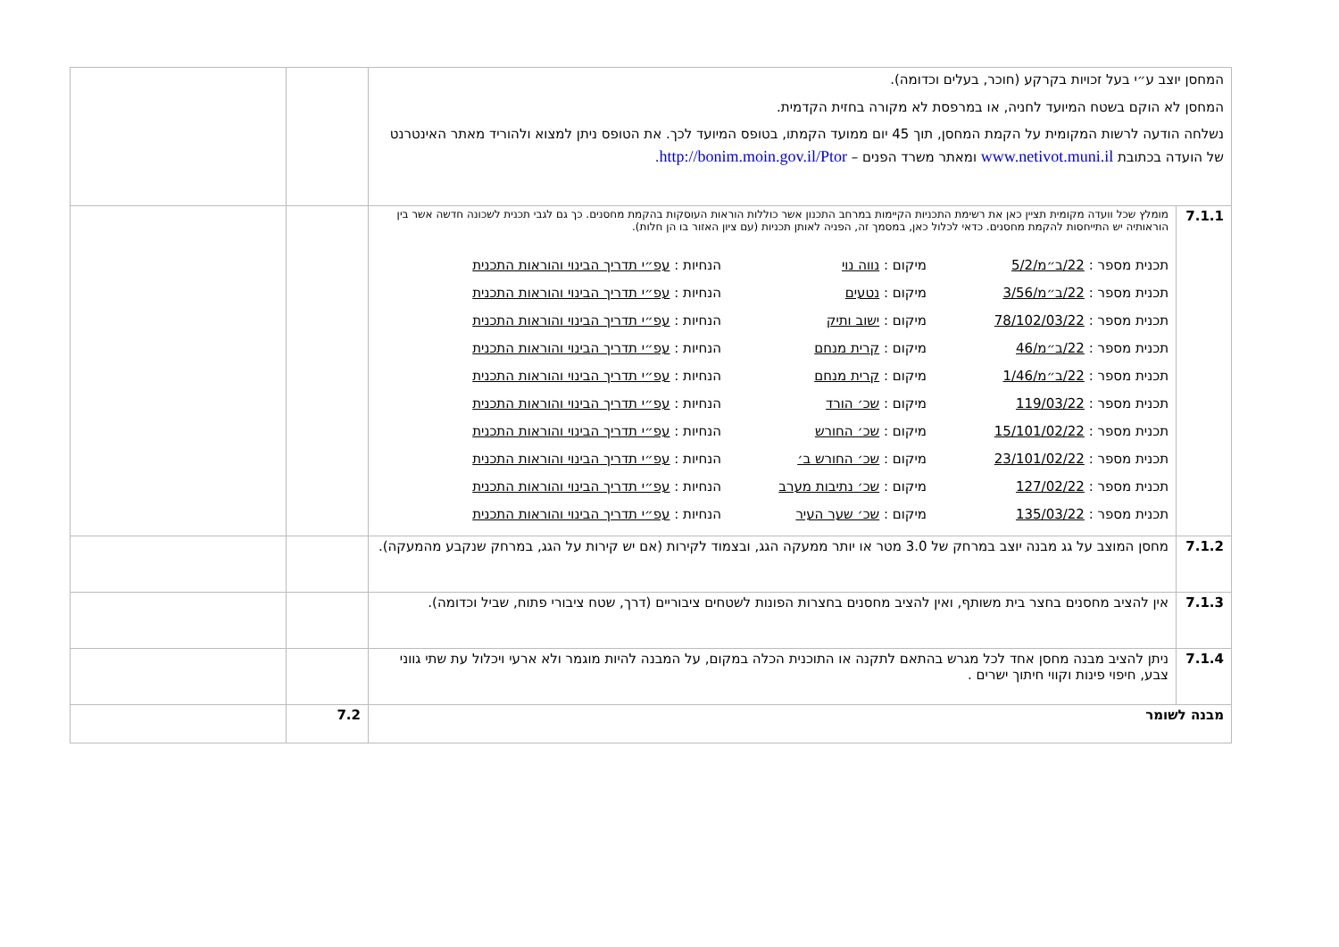| המחסן יוצב ע״י בעל זכויות בקרקע (חוכר, בעלים וכדומה). המחסן לא הוקם בשטח המיועד לחניה, או במרפסת לא מקורה בחזית הקדמית. נשלחה הודעה לרשות המקומית על הקמת המחסן, תוך 45 יום ממועד הקמתו, בטופס המיועד לכך. את הטופס ניתן למצוא ולהוריד מאתר האינטרנט של הועדה בכתובת www.netivot.muni.il ומאתר משרד הפנים – http://bonim.moin.gov.il/Ptor . | | | |
| 7.1.1 | מומלץ שכל וועדה מקומית תציין כאן את רשימת התכניות הקיימות במרחב התכנון אשר כוללות הוראות העוסקות בהקמת מחסנים. כך גם לגבי תכנית לשכונה חדשה אשר בין הוראותיה יש התייחסות להקמת מחסנים. כדאי לכלול כאן, במסמך זה, הפניה לאותן תכניות (עם ציון האזור בו הן חלות). / תכנית מספר : 22/ב״מ/5/2 / מיקום : נווה נוי / הנחיות : עפ״י תדריך הבינוי והוראות התכנית / / תכנית מספר : 22/ב״מ/3/56 / מיקום : נטעים / הנחיות : עפ״י תדריך הבינוי והוראות התכנית / / תכנית מספר : 78/102/03/22 / מיקום : ישוב ותיק / הנחיות : עפ״י תדריך הבינוי והוראות התכנית / / תכנית מספר : 22/ב״מ/46 / מיקום : קרית מנחם / הנחיות : עפ״י תדריך הבינוי והוראות התכנית / / תכנית מספר : 22/ב״מ/1/46 / מיקום : קרית מנחם / הנחיות : עפ״י תדריך הבינוי והוראות התכנית / / תכנית מספר : 119/03/22 / מיקום : שכ׳ הורד / הנחיות : עפ״י תדריך הבינוי והוראות התכנית / / תכנית מספר : 15/101/02/22 / מיקום : שכ׳ החורש / הנחיות : עפ״י תדריך הבינוי והוראות התכנית / / תכנית מספר : 23/101/02/22 / מיקום : שכ׳ החורש ב׳ / הנחיות : עפ״י תדריך הבינוי והוראות התכנית / / תכנית מספר : 127/02/22 / מיקום : שכ׳ נתיבות מערב / הנחיות : עפ״י תדריך הבינוי והוראות התכנית / / תכנית מספר : 135/03/22 / מיקום : שכ׳ שער העיר / הנחיות : עפ״י תדריך הבינוי והוראות התכנית / | | |
| 7.1.2 | מחסן המוצב על גג מבנה יוצב במרחק של 3.0 מטר או יותר ממעקה הגג, ובצמוד לקירות (אם יש קירות על הגג, במרחק שנקבע מהמעקה). | | |
| 7.1.3 | אין להציב מחסנים בחצר בית משותף, ואין להציב מחסנים בחצרות הפונות לשטחים ציבוריים (דרך, שטח ציבורי פתוח, שביל וכדומה). | | |
| 7.1.4 | ניתן להציב מבנה מחסן אחד לכל מגרש בהתאם לתקנה או התוכנית הכלה במקום, על המבנה להיות מוגמר ולא ארעי ויכלול עת שתי גווני צבע, חיפוי פינות וקווי חיתוך ישרים . | | |
| מבנה לשומר | | 7.2 | |